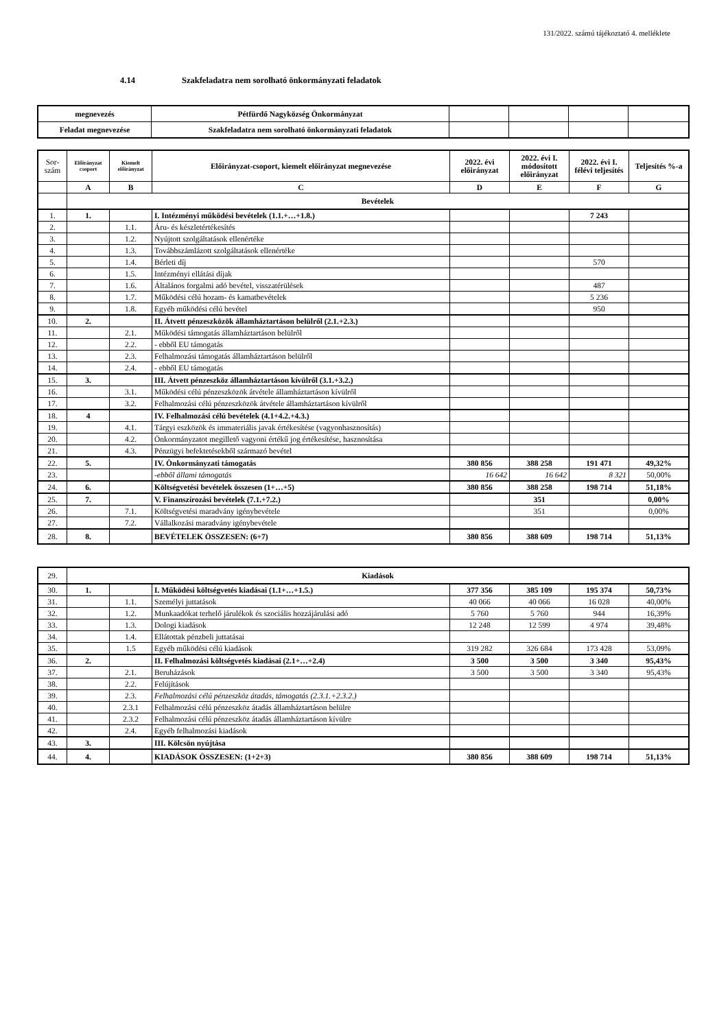131/2022. számú tájékoztató 4. melléklete
4.14 Szakfeladatra nem sorolható önkormányzati feladatok
| megnevezés | Pétfürdő Nagyközség Önkormányzat | | | | |
| Feladat megnevezése | Szakfeladatra nem sorolható önkormányzati feladatok | | | | |
| Sor- szám | Előirányzat csoport | Kiemelt előirányzat | Előirányzat-csoport, kiemelt előirányzat megnevezése | 2022. évi előirányzat | 2022. évi I. módosított előirányzat | 2022. évi I. félévi teljesítés | Teljesítés %-a |
| --- | --- | --- | --- | --- | --- | --- | --- |
| | A | B | C | D | E | F | G |
| | Bevételek | | | | | | |
| 1. | 1. | | I. Intézményi működési bevételek (1.1.+…+1.8.) | | | 7 243 | |
| 2. | | 1.1. | Áru- és készletértékesítés | | | | |
| 3. | | 1.2. | Nyújtott szolgáltatások ellenértéke | | | | |
| 4. | | 1.3. | Továbbszámlázott szolgáltatások ellenértéke | | | | |
| 5. | | 1.4. | Bérleti díj | | | 570 | |
| 6. | | 1.5. | Intézményi ellátási díjak | | | | |
| 7. | | 1.6. | Általános forgalmi adó bevétel, visszatérülések | | | 487 | |
| 8. | | 1.7. | Működési célú hozam- és kamatbevételek | | | 5 236 | |
| 9. | | 1.8. | Egyéb működési célú bevétel | | | 950 | |
| 10. | 2. | | II. Átvett pénzeszközök államháztartáson belülről (2.1.+2.3.) | | | | |
| 11. | | 2.1. | Működési támogatás államháztartáson belülről | | | | |
| 12. | | 2.2. | - ebből EU támogatás | | | | |
| 13. | | 2.3. | Felhalmozási támogatás államháztartáson belülről | | | | |
| 14. | | 2.4. | - ebből EU támogatás | | | | |
| 15. | 3. | | III. Átvett pénzeszköz államháztartáson kívülről (3.1.+3.2.) | | | | |
| 16. | | 3.1. | Működési célú pénzeszközök átvétele államháztartáson kívülről | | | | |
| 17. | | 3.2. | Felhalmozási célú pénzeszközök átvétele államháztartáson kívülről | | | | |
| 18. | 4 | | IV. Felhalmozási célú bevételek (4.1+4.2.+4.3.) | | | | |
| 19. | | 4.1. | Tárgyi eszközök és immateriális javak értékesítése (vagyonhasznosítás) | | | | |
| 20. | | 4.2. | Önkormányzatot megillető vagyoni értékű jog értékesítése, hasznosítása | | | | |
| 21. | | 4.3. | Pénzügyi befektetésekből származó bevétel | | | | |
| 22. | 5. | | IV. Önkormányzati támogatás | 380 856 | 388 258 | 191 471 | 49,32% |
| 23. | | | -ebből állami támogatás | 16 642 | 16 642 | 8 321 | 50,00% |
| 24. | 6. | | Költségvetési bevételek összesen (1+…+5) | 380 856 | 388 258 | 198 714 | 51,18% |
| 25. | 7. | | V. Finanszírozási bevételek (7.1.+7.2.) | | 351 | | 0,00% |
| 26. | | 7.1. | Költségvetési maradvány igénybevétele | | 351 | | 0,00% |
| 27. | | 7.2. | Vállalkozási maradvány igénybevétele | | | | |
| 28. | 8. | | BEVÉTELEK ÖSSZESEN: (6+7) | 380 856 | 388 609 | 198 714 | 51,13% |
| 29. | Kiadások | | | | | | |
| 30. | 1. | | I. Működési költségvetés kiadásai (1.1+…+1.5.) | 377 356 | 385 109 | 195 374 | 50,73% |
| 31. | | 1.1. | Személyi juttatások | 40 066 | 40 066 | 16 028 | 40,00% |
| 32. | | 1.2. | Munkaadókat terhelő járulékok és szociális hozzájárulási adó | 5 760 | 5 760 | 944 | 16,39% |
| 33. | | 1.3. | Dologi kiadások | 12 248 | 12 599 | 4 974 | 39,48% |
| 34. | | 1.4. | Ellátottak pénzbeli juttatásai | | | | |
| 35. | | 1.5 | Egyéb működési célú kiadások | 319 282 | 326 684 | 173 428 | 53,09% |
| 36. | 2. | | II. Felhalmozási költségvetés kiadásai (2.1+…+2.4) | 3 500 | 3 500 | 3 340 | 95,43% |
| 37. | | 2.1. | Beruházások | 3 500 | 3 500 | 3 340 | 95,43% |
| 38. | | 2.2. | Felújítások | | | | |
| 39. | | 2.3. | Felhalmozási célú pénzeszköz átadás, támogatás (2.3.1.+2.3.2.) | | | | |
| 40. | | 2.3.1 | Felhalmozási célú pénzeszköz átadás államháztartáson belülre | | | | |
| 41. | | 2.3.2 | Felhalmozási célú pénzeszköz átadás államháztartáson kívülre | | | | |
| 42. | | 2.4. | Egyéb felhalmozási kiadások | | | | |
| 43. | 3. | | III. Kölcsön nyújtása | | | | |
| 44. | 4. | | KIADÁSOK ÖSSZESEN: (1+2+3) | 380 856 | 388 609 | 198 714 | 51,13% |